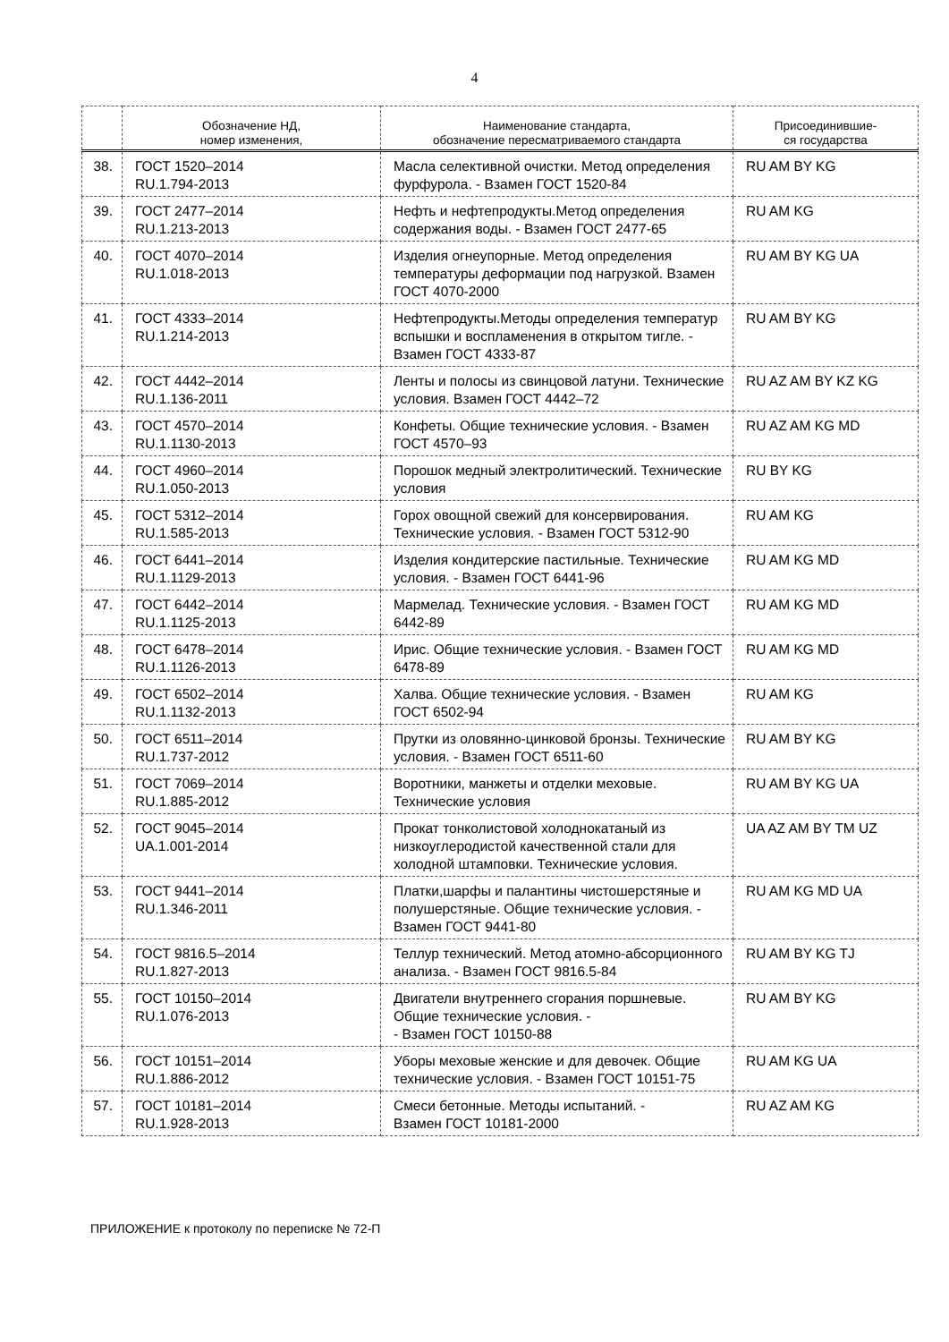4
| | Обозначение НД, номер изменения, | Наименование стандарта, обозначение пересматриваемого стандарта | Присоединившие- ся государства |
| --- | --- | --- | --- |
| 38. | ГОСТ 1520–2014 RU.1.794-2013 | Масла селективной очистки. Метод определения фурфурола. - Взамен ГОСТ 1520-84 | RU AM BY KG |
| 39. | ГОСТ 2477–2014 RU.1.213-2013 | Нефть и нефтепродукты.Метод определения содержания воды. - Взамен ГОСТ 2477-65 | RU AM KG |
| 40. | ГОСТ 4070–2014 RU.1.018-2013 | Изделия огнеупорные. Метод определения температуры деформации под нагрузкой. Взамен ГОСТ 4070-2000 | RU AM BY KG UA |
| 41. | ГОСТ 4333–2014 RU.1.214-2013 | Нефтепродукты.Методы определения температур вспышки и воспламенения в открытом тигле. - Взамен ГОСТ 4333-87 | RU AM BY KG |
| 42. | ГОСТ 4442–2014 RU.1.136-2011 | Ленты и полосы из свинцовой латуни. Технические условия. Взамен ГОСТ 4442–72 | RU AZ AM BY KZ KG |
| 43. | ГОСТ 4570–2014 RU.1.1130-2013 | Конфеты. Общие технические условия. - Взамен ГОСТ 4570–93 | RU AZ AM KG MD |
| 44. | ГОСТ 4960–2014 RU.1.050-2013 | Порошок медный электролитический. Технические условия | RU BY KG |
| 45. | ГОСТ 5312–2014 RU.1.585-2013 | Горох овощной свежий для консервирования. Технические условия. - Взамен ГОСТ 5312-90 | RU AM KG |
| 46. | ГОСТ 6441–2014 RU.1.1129-2013 | Изделия кондитерские пастильные. Технические условия. - Взамен ГОСТ 6441-96 | RU AM KG MD |
| 47. | ГОСТ 6442–2014 RU.1.1125-2013 | Мармелад. Технические условия. - Взамен ГОСТ 6442-89 | RU AM KG MD |
| 48. | ГОСТ 6478–2014 RU.1.1126-2013 | Ирис. Общие технические условия. - Взамен ГОСТ 6478-89 | RU AM KG MD |
| 49. | ГОСТ 6502–2014 RU.1.1132-2013 | Халва. Общие технические условия. - Взамен ГОСТ 6502-94 | RU AM KG |
| 50. | ГОСТ 6511–2014 RU.1.737-2012 | Прутки из оловянно-цинковой бронзы. Технические условия. - Взамен ГОСТ 6511-60 | RU AM BY KG |
| 51. | ГОСТ 7069–2014 RU.1.885-2012 | Воротники, манжеты и отделки меховые. Технические условия | RU AM BY KG UA |
| 52. | ГОСТ 9045–2014 UA.1.001-2014 | Прокат тонколистовой холоднокатаный из низкоуглеродистой качественной стали для холодной штамповки. Технические условия. | UA AZ AM BY TM UZ |
| 53. | ГОСТ 9441–2014 RU.1.346-2011 | Платки,шарфы и палантины чистошерстяные и полушерстяные. Общие технические условия. - Взамен ГОСТ 9441-80 | RU AM KG MD UA |
| 54. | ГОСТ 9816.5–2014 RU.1.827-2013 | Теллур технический. Метод атомно-абсорционного анализа. - Взамен ГОСТ 9816.5-84 | RU AM BY KG TJ |
| 55. | ГОСТ 10150–2014 RU.1.076-2013 | Двигатели внутреннего сгорания поршневые. Общие технические условия. - - Взамен ГОСТ 10150-88 | RU AM BY KG |
| 56. | ГОСТ 10151–2014 RU.1.886-2012 | Уборы меховые женские и для девочек. Общие технические условия. - Взамен ГОСТ 10151-75 | RU AM KG UA |
| 57. | ГОСТ 10181–2014 RU.1.928-2013 | Смеси бетонные. Методы испытаний. - Взамен ГОСТ 10181-2000 | RU AZ AM KG |
ПРИЛОЖЕНИЕ к протоколу по переписке № 72-П